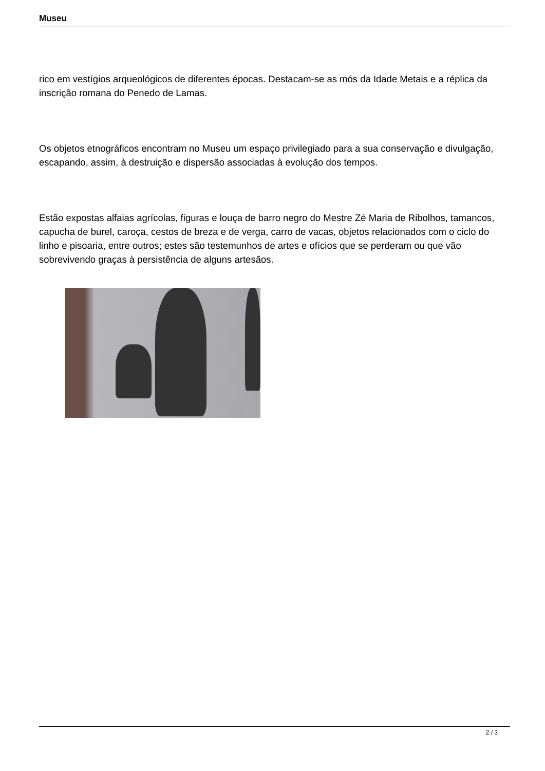Museu
rico em vestígios arqueológicos de diferentes épocas. Destacam-se as mós da Idade Metais e a réplica da inscrição romana do Penedo de Lamas.
Os objetos etnográficos encontram no Museu um espaço privilegiado para a sua conservação e divulgação, escapando, assim, à destruição e dispersão associadas à evolução dos tempos.
Estão expostas alfaias agrícolas, figuras e louça de barro negro do Mestre Zé Maria de Ribolhos, tamancos, capucha de burel, caroça, cestos de breza e de verga, carro de vacas, objetos relacionados com o ciclo do linho e pisoaria, entre outros; estes são testemunhos de artes e ofícios que se perderam ou que vão sobrevivendo graças à persistência de alguns artesãos.
2 / 3